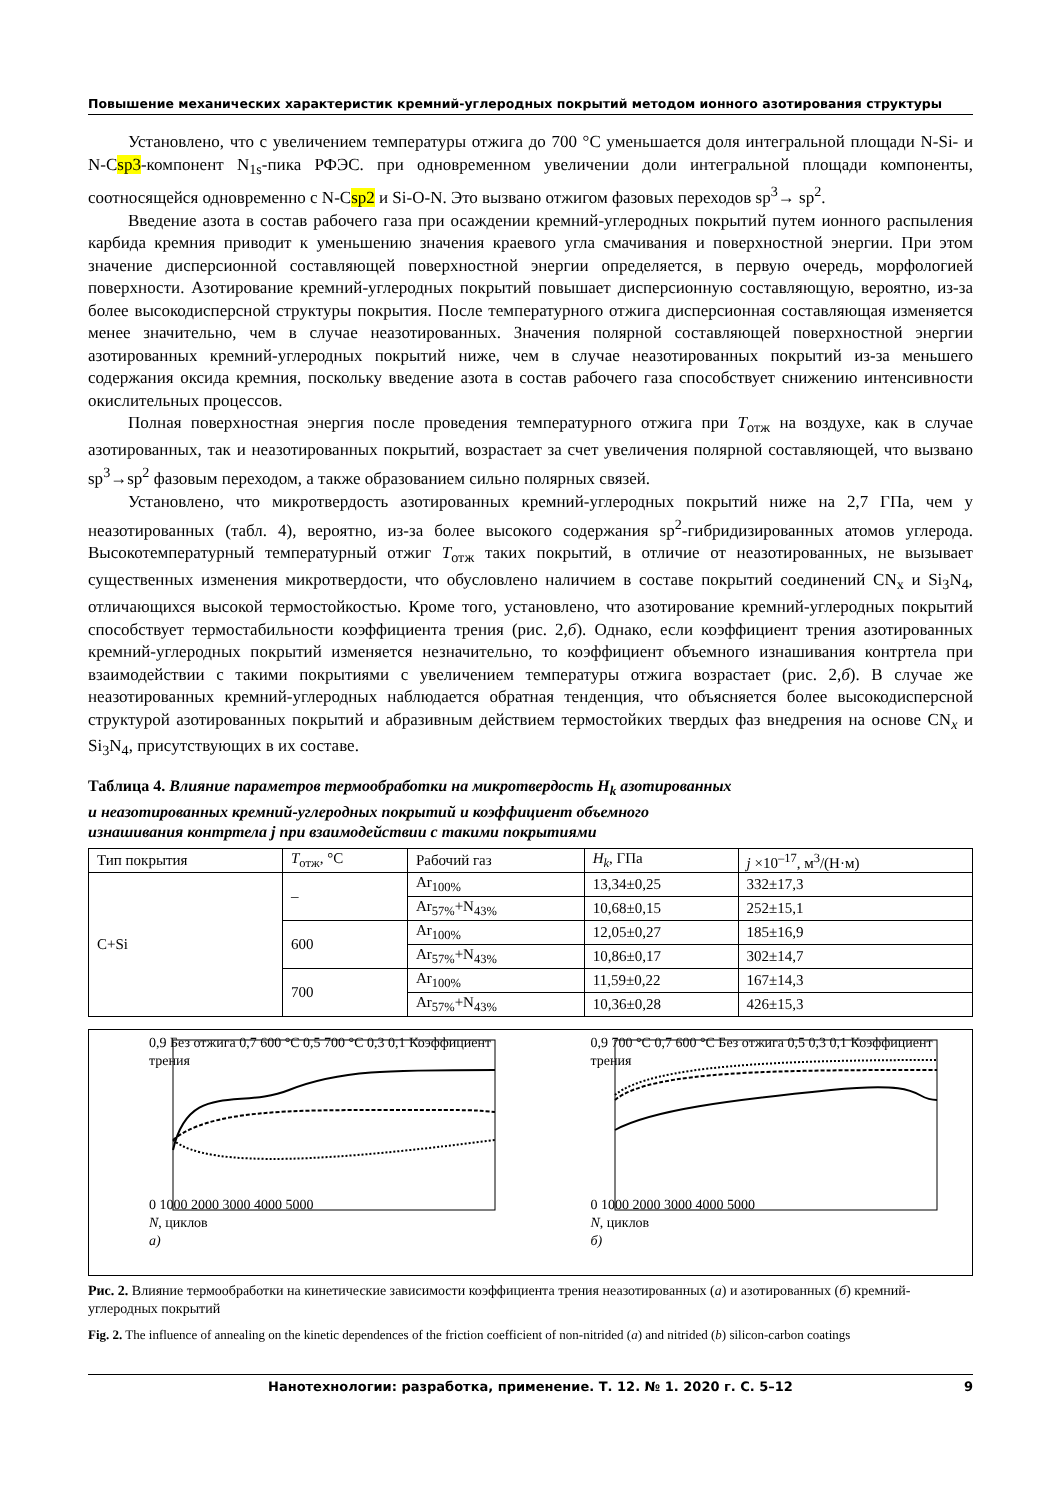Повышение механических характеристик кремний-углеродных покрытий методом ионного азотирования структуры
Установлено, что с увеличением температуры отжига до 700 °С уменьшается доля интегральной площади N-Si- и N-Csp3-компонент N<sub>1s</sub>-пика РФЭС. при одновременном увеличении доли интегральной площади компоненты, соотносящейся одновременно с N-Csp2 и Si-O-N. Это вызвано отжигом фазовых переходов sp<sup>3</sup>→ sp<sup>2</sup>.
Введение азота в состав рабочего газа при осаждении кремний-углеродных покрытий путем ионного распыления карбида кремния приводит к уменьшению значения краевого угла смачивания и поверхностной энергии. При этом значение дисперсионной составляющей поверхностной энергии определяется, в первую очередь, морфологией поверхности. Азотирование кремний-углеродных покрытий повышает дисперсионную составляющую, вероятно, из-за более высокодисперсной структуры покрытия. После температурного отжига дисперсионная составляющая изменяется менее значительно, чем в случае неазотированных. Значения полярной составляющей поверхностной энергии азотированных кремний-углеродных покрытий ниже, чем в случае неазотированных покрытий из-за меньшего содержания оксида кремния, поскольку введение азота в состав рабочего газа способствует снижению интенсивности окислительных процессов.
Полная поверхностная энергия после проведения температурного отжига при T<sub>отж</sub> на воздухе, как в случае азотированных, так и неазотированных покрытий, возрастает за счет увеличения полярной составляющей, что вызвано sp<sup>3</sup>→sp<sup>2</sup> фазовым переходом, а также образованием сильно полярных связей.
Установлено, что микротвердость азотированных кремний-углеродных покрытий ниже на 2,7 ГПа, чем у неазотированных (табл. 4), вероятно, из-за более высокого содержания sp<sup>2</sup>-гибридизированных атомов углерода. Высокотемпературный температурный отжиг T<sub>отж</sub> таких покрытий, в отличие от неазотированных, не вызывает существенных изменения микротвердости, что обусловлено наличием в составе покрытий соединений CN<sub>x</sub> и Si<sub>3</sub>N<sub>4</sub>, отличающихся высокой термостойкостью. Кроме того, установлено, что азотирование кремний-углеродных покрытий способствует термостабильности коэффициента трения (рис. 2,б). Однако, если коэффициент трения азотированных кремний-углеродных покрытий изменяется незначительно, то коэффициент объемного изнашивания контртела при взаимодействии с такими покрытиями с увеличением температуры отжига возрастает (рис. 2,б). В случае же неазотированных кремний-углеродных наблюдается обратная тенденция, что объясняется более высокодисперсной структурой азотированных покрытий и абразивным действием термостойких твердых фаз внедрения на основе CN<sub>x</sub> и Si<sub>3</sub>N<sub>4</sub>, присутствующих в их составе.
Таблица 4. Влияние параметров термообработки на микротвердость H<sub>k</sub> азотированных
и неазотированных кремний-углеродных покрытий и коэффициент объемного
изнашивания контртела j при взаимодействии с такими покрытиями
| Тип покрытия | T<sub>отж</sub>, °С | Рабочий газ | H<sub>k</sub> , ГПа | j ×10<sup>–17</sup>, м<sup>3</sup>/(Н·м) |
| --- | --- | --- | --- | --- |
| C+Si | – | Ar<sub>100%</sub> | 13,34±0,25 | 332±17,3 |
| | | Ar<sub>57%</sub>+N<sub>43%</sub> | 10,68±0,15 | 252±15,1 |
| | 600 | Ar<sub>100%</sub> | 12,05±0,27 | 185±16,9 |
| | | Ar<sub>57%</sub>+N<sub>43%</sub> | 10,86±0,17 | 302±14,7 |
| | 700 | Ar<sub>100%</sub> | 11,59±0,22 | 167±14,3 |
| | | Ar<sub>57%</sub>+N<sub>43%</sub> | 10,36±0,28 | 426±15,3 |
0,9 Без отжига 0,7 600 °С 0,5 700 °С 0,3 0,1 Коэффициент трения
0 1000 2000 3000 4000 5000
N, циклов
а)
0,9 700 °С 0,7 600 °С Без отжига 0,5 0,3 0,1 Коэффициент трения
0 1000 2000 3000 4000 5000
N, циклов
б)
Рис. 2. Влияние термообработки на кинетические зависимости коэффициента трения неазотированных (а) и азотированных (б) кремний-углеродных покрытий
Fig. 2. The influence of annealing on the kinetic dependences of the friction coefficient of non-nitrided (a) and nitrided (b) silicon-carbon coatings
Нанотехнологии: разработка, применение. Т. 12. № 1. 2020 г. С. 5–12 9